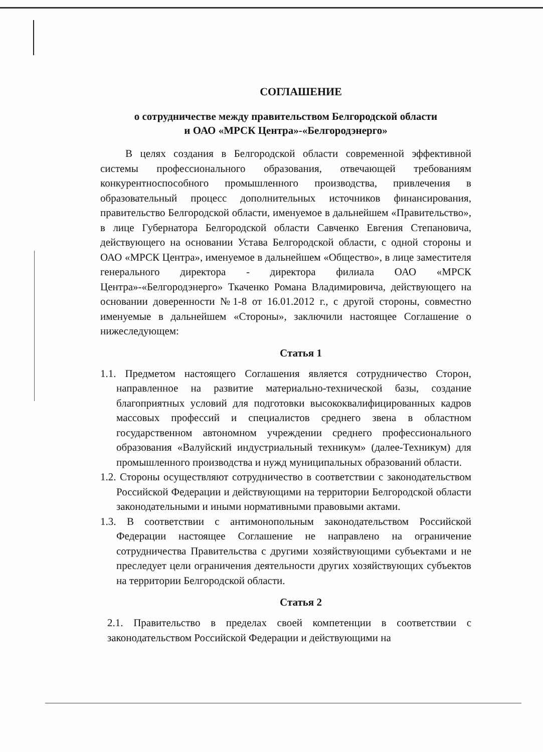СОГЛАШЕНИЕ
о сотрудничестве между правительством Белгородской области
и ОАО «МРСК Центра»-«Белгородэнерго»
В целях создания в Белгородской области современной эффективной системы профессионального образования, отвечающей требованиям конкурентноспособного промышленного производства, привлечения в образовательный процесс дополнительных источников финансирования, правительство Белгородской области, именуемое в дальнейшем «Правительство», в лице Губернатора Белгородской области Савченко Евгения Степановича, действующего на основании Устава Белгородской области, с одной стороны и ОАО «МРСК Центра», именуемое в дальнейшем «Общество», в лице заместителя генерального директора - директора филиала ОАО «МРСК Центра»-«Белгородэнерго» Ткаченко Романа Владимировича, действующего на основании доверенности №1-8 от 16.01.2012 г., с другой стороны, совместно именуемые в дальнейшем «Стороны», заключили настоящее Соглашение о нижеследующем:
Статья 1
1.1. Предметом настоящего Соглашения является сотрудничество Сторон, направленное на развитие материально-технической базы, создание благоприятных условий для подготовки высококвалифицированных кадров массовых профессий и специалистов среднего звена в областном государственном автономном учреждении среднего профессионального образования «Валуйский индустриальный техникум» (далее-Техникум) для промышленного производства и нужд муниципальных образований области.
1.2. Стороны осуществляют сотрудничество в соответствии с законодательством Российской Федерации и действующими на территории Белгородской области законодательными и иными нормативными правовыми актами.
1.3. В соответствии с антимонопольным законодательством Российской Федерации настоящее Соглашение не направлено на ограничение сотрудничества Правительства с другими хозяйствующими субъектами и не преследует цели ограничения деятельности других хозяйствующих субъектов на территории Белгородской области.
Статья 2
2.1. Правительство в пределах своей компетенции в соответствии с законодательством Российской Федерации и действующими на